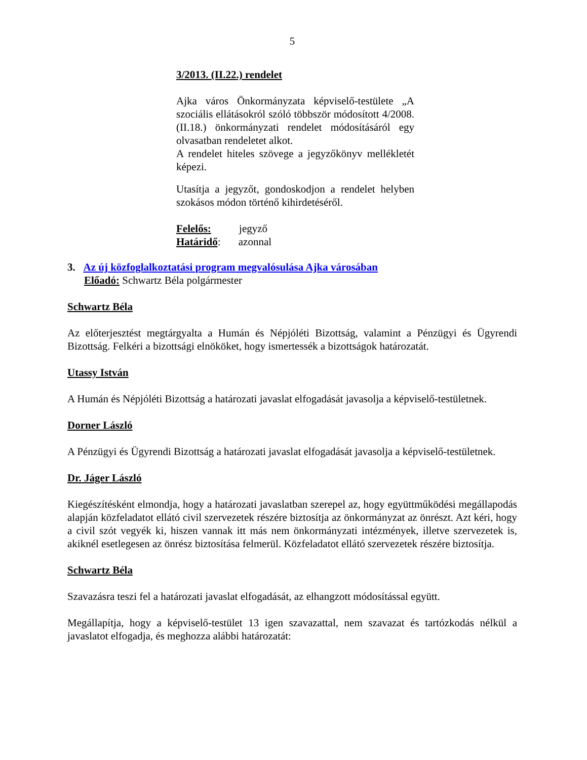5
3/2013. (II.22.) rendelet
Ajka város Önkormányzata képviselő-testülete „A szociális ellátásokról szóló többször módosított 4/2008. (II.18.) önkormányzati rendelet módosításáról egy olvasatban rendeletet alkot.
A rendelet hiteles szövege a jegyzőkönyv mellékletét képezi.
Utasítja a jegyzőt, gondoskodjon a rendelet helyben szokásos módon történő kihirdetéséről.
Felelős: jegyző
Határidő: azonnal
3. Az új közfoglalkoztatási program megvalósulása Ajka városában
Előadó: Schwartz Béla polgármester
Schwartz Béla
Az előterjesztést megtárgyalta a Humán és Népjóléti Bizottság, valamint a Pénzügyi és Ügyrendi Bizottság. Felkéri a bizottsági elnököket, hogy ismertessék a bizottságok határozatát.
Utassy István
A Humán és Népjóléti Bizottság a határozati javaslat elfogadását javasolja a képviselő-testületnek.
Dorner László
A Pénzügyi és Ügyrendi Bizottság a határozati javaslat elfogadását javasolja a képviselő-testületnek.
Dr. Jáger László
Kiegészítésként elmondja, hogy a határozati javaslatban szerepel az, hogy együttműködési megállapodás alapján közfeladatot ellátó civil szervezetek részére biztosítja az önkormányzat az önrészt. Azt kéri, hogy a civil szót vegyék ki, hiszen vannak itt más nem önkormányzati intézmények, illetve szervezetek is, akiknél esetlegesen az önrész biztosítása felmerül. Közfeladatot ellátó szervezetek részére biztosítja.
Schwartz Béla
Szavazásra teszi fel a határozati javaslat elfogadását, az elhangzott módosítással együtt.
Megállapítja, hogy a képviselő-testület 13 igen szavazattal, nem szavazat és tartózkodás nélkül a javaslatot elfogadja, és meghozza alábbi határozatát: